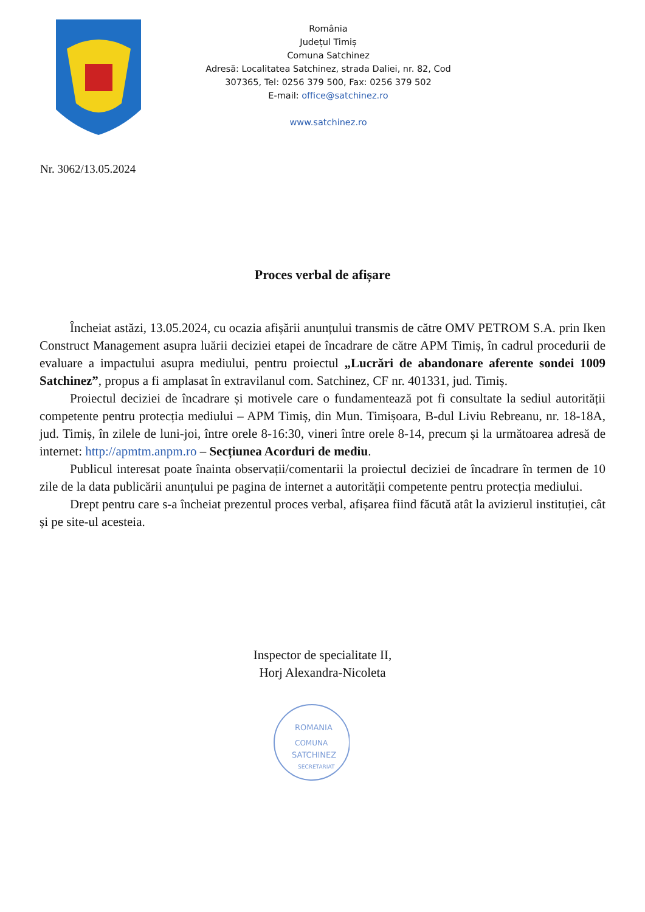România
Județul Timiș
Comuna Satchinez
Adresă: Localitatea Satchinez, strada Daliei, nr. 82, Cod 307365, Tel: 0256 379 500, Fax: 0256 379 502
E-mail: office@satchinez.ro
www.satchinez.ro
Nr. 3062/13.05.2024
Proces verbal de afișare
Încheiat astăzi, 13.05.2024, cu ocazia afișării anunțului transmis de către OMV PETROM S.A. prin Iken Construct Management asupra luării deciziei etapei de încadrare de către APM Timiș, în cadrul procedurii de evaluare a impactului asupra mediului, pentru proiectul „Lucrări de abandonare aferente sondei 1009 Satchinez”, propus a fi amplasat în extravilanul com. Satchinez, CF nr. 401331, jud. Timiș.
Proiectul deciziei de încadrare și motivele care o fundamentează pot fi consultate la sediul autorității competente pentru protecția mediului – APM Timiș, din Mun. Timișoara, B-dul Liviu Rebreanu, nr. 18-18A, jud. Timiș, în zilele de luni-joi, între orele 8-16:30, vineri între orele 8-14, precum și la următoarea adresă de internet: http://apmtm.anpm.ro – Secțiunea Acorduri de mediu.
Publicul interesat poate înainta observații/comentarii la proiectul deciziei de încadrare în termen de 10 zile de la data publicării anunțului pe pagina de internet a autorității competente pentru protecția mediului.
Drept pentru care s-a încheiat prezentul proces verbal, afișarea fiind făcută atât la avizierul instituției, cât și pe site-ul acesteia.
Inspector de specialitate II,
Horj Alexandra-Nicoleta
ROMANIA
COMUNA
SATCHINEZ
SECRETARIAT